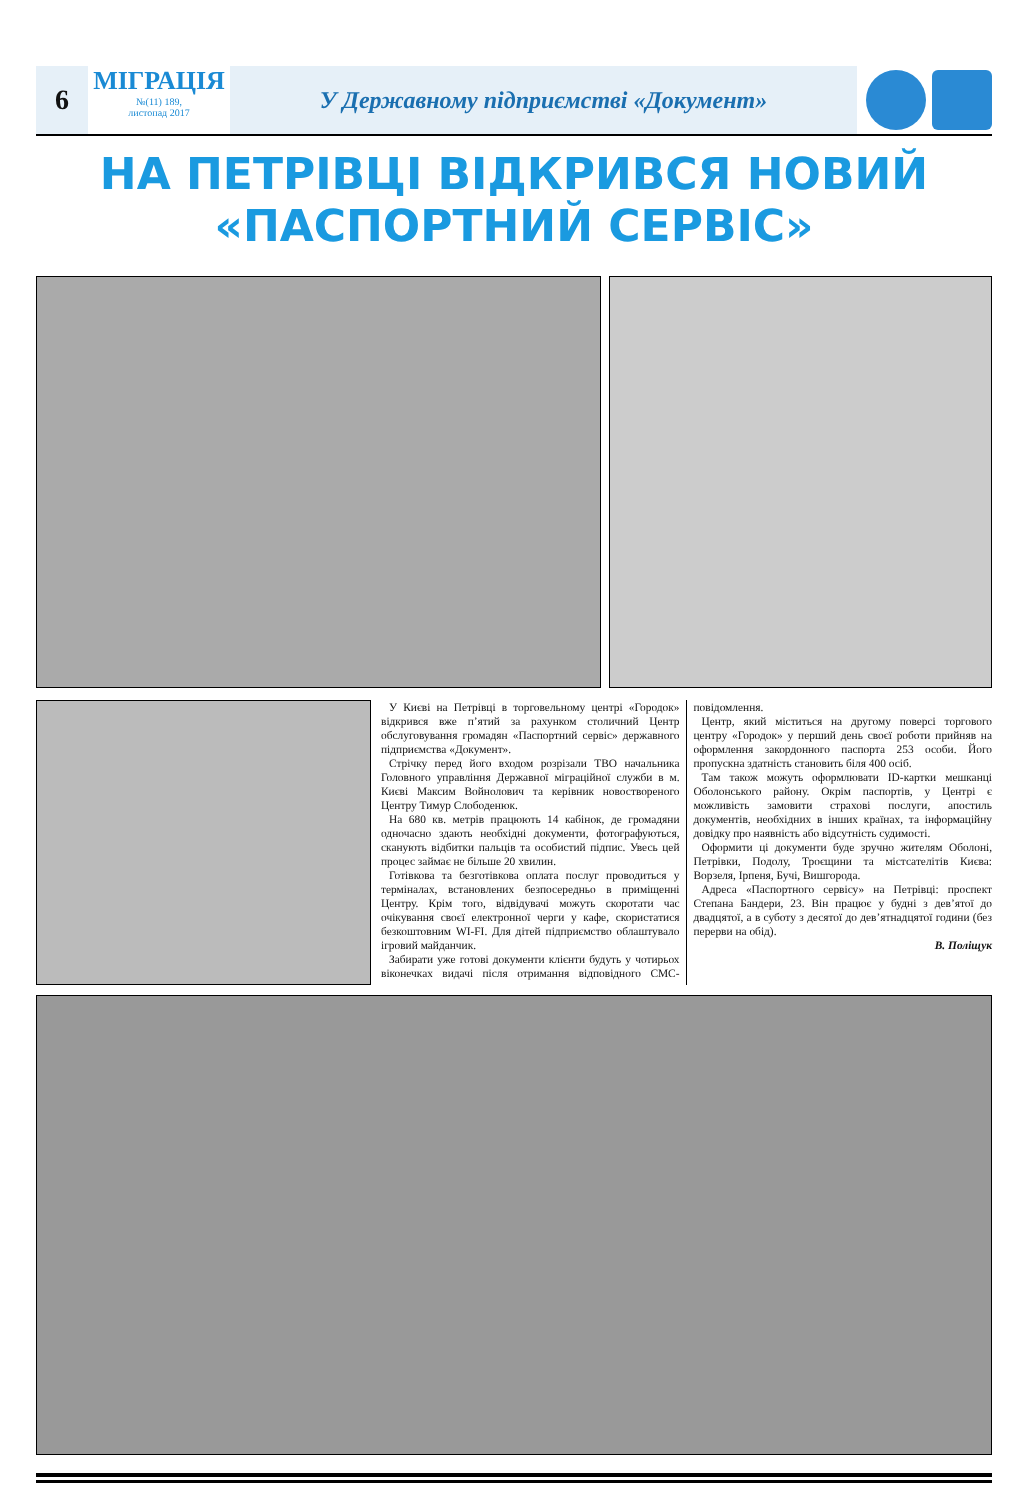6 МІГРАЦІЯ
№(11) 189,
листопад 2017
У Державному підприємстві «Документ»
НА ПЕТРІВЦІ ВІДКРИВСЯ НОВИЙ
«ПАСПОРТНИЙ СЕРВІС»
У Києві на Петрівці в торговельному центрі «Городок» відкрився вже п’ятий за рахунком столичний Центр обслуговування громадян «Паспортний сервіс» державного підприємства «Документ».
Стрічку перед його входом розрізали ТВО начальника Головного управління Державної міграційної служби в м. Києві Максим Войнолович та керівник новоствореного Центру Тимур Слободенюк.
На 680 кв. метрів працюють 14 кабінок, де громадяни одночасно здають необхідні документи, фотографуються, сканують відбитки пальців та особистий підпис. Увесь цей процес займає не більше 20 хвилин.
Готівкова та безготівкова оплата послуг проводиться у терміналах, встановлених безпосередньо в приміщенні Центру. Крім того, відвідувачі можуть скоротати час очікування своєї електронної черги у кафе, скористатися безкоштовним WI-FI. Для дітей підприємство облаштувало ігровий майданчик.
Забирати уже готові документи клієнти будуть у чотирьох віконечках видачі після отримання відповідного СМС-повідомлення.
Центр, який міститься на другому поверсі торгового центру «Городок» у перший день своєї роботи прийняв на оформлення закордонного паспорта 253 особи. Його пропускна здатність становить біля 400 осіб.
Там також можуть оформлювати ID-картки мешканці Оболонського району. Окрім паспортів, у Центрі є можливість замовити страхові послуги, апостиль документів, необхідних в інших країнах, та інформаційну довідку про наявність або відсутність судимості.
Оформити ці документи буде зручно жителям Оболоні, Петрівки, Подолу, Троєщини та містсателітів Києва: Ворзеля, Ірпеня, Бучі, Вишгорода.
Адреса «Паспортного сервісу» на Петрівці: проспект Степана Бандери, 23. Він працює у будні з дев’ятої до двадцятої, а в суботу з десятої до дев’ятнадцятої години (без перерви на обід).
В. Поліщук